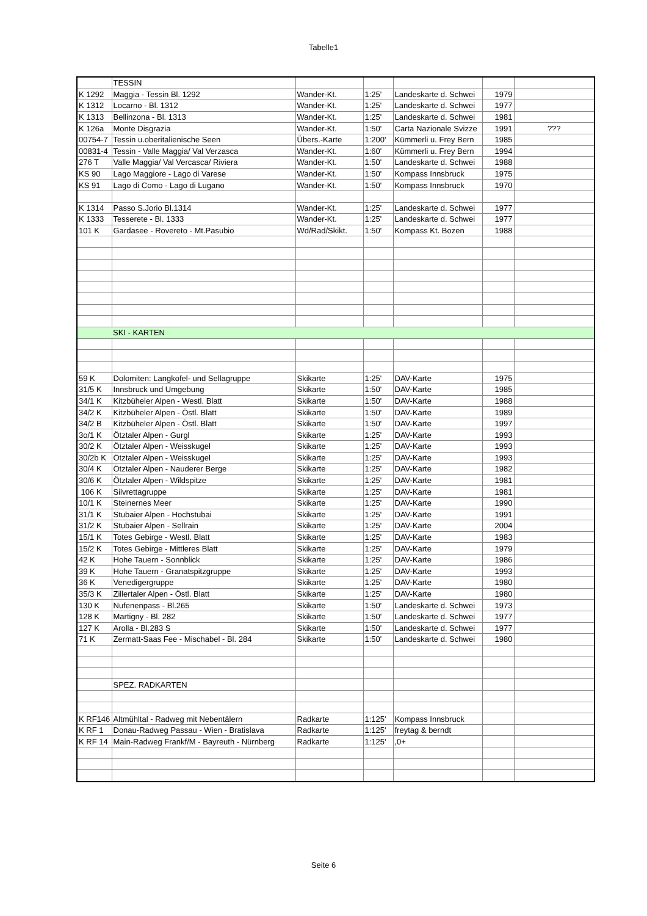Tabelle1
| | TESSIN | | | | | |
| K 1292 | Maggia - Tessin Bl. 1292 | Wander-Kt. | 1:25' | Landeskarte d. Schwei | 1979 | |
| K 1312 | Locarno - Bl. 1312 | Wander-Kt. | 1:25' | Landeskarte d. Schwei | 1977 | |
| K 1313 | Bellinzona - Bl. 1313 | Wander-Kt. | 1:25' | Landeskarte d. Schwei | 1981 | |
| K 126a | Monte Disgrazia | Wander-Kt. | 1:50' | Carta Nazionale Svizze | 1991 | ??? |
| 00754-7 | Tessin u.oberitalienische Seen | Übers.-Karte | 1:200' | Kümmerli u. Frey Bern | 1985 | |
| 00831-4 | Tessin - Valle Maggia/ Val Verzasca | Wander-Kt. | 1:60' | Kümmerli u. Frey Bern | 1994 | |
| 276 T | Valle Maggia/ Val Vercasca/ Riviera | Wander-Kt. | 1:50' | Landeskarte d. Schwei | 1988 | |
| KS 90 | Lago Maggiore - Lago di Varese | Wander-Kt. | 1:50' | Kompass Innsbruck | 1975 | |
| KS 91 | Lago di Como - Lago di Lugano | Wander-Kt. | 1:50' | Kompass Innsbruck | 1970 | |
| K 1314 | Passo S.Jorio Bl.1314 | Wander-Kt. | 1:25' | Landeskarte d. Schwei | 1977 | |
| K 1333 | Tesserete - Bl. 1333 | Wander-Kt. | 1:25' | Landeskarte d. Schwei | 1977 | |
| 101 K | Gardasee - Rovereto - Mt.Pasubio | Wd/Rad/Skikt. | 1:50' | Kompass Kt. Bozen | 1988 | |
| | SKI - KARTEN | | | | | |
| 59 K | Dolomiten: Langkofel- und Sellagruppe | Skikarte | 1:25' | DAV-Karte | 1975 | |
| 31/5 K | Innsbruck und Umgebung | Skikarte | 1:50' | DAV-Karte | 1985 | |
| 34/1 K | Kitzbüheler Alpen - Westl. Blatt | Skikarte | 1:50' | DAV-Karte | 1988 | |
| 34/2 K | Kitzbüheler Alpen - Östl. Blatt | Skikarte | 1:50' | DAV-Karte | 1989 | |
| 34/2 B | Kitzbüheler Alpen - Östl. Blatt | Skikarte | 1:50' | DAV-Karte | 1997 | |
| 3o/1 K | Ötztaler Alpen - Gurgl | Skikarte | 1:25' | DAV-Karte | 1993 | |
| 30/2 K | Ötztaler Alpen - Weisskugel | Skikarte | 1:25' | DAV-Karte | 1993 | |
| 30/2b K | Ötztaler Alpen - Weisskugel | Skikarte | 1:25' | DAV-Karte | 1993 | |
| 30/4 K | Ötztaler Alpen - Nauderer Berge | Skikarte | 1:25' | DAV-Karte | 1982 | |
| 30/6 K | Ötztaler Alpen - Wildspitze | Skikarte | 1:25' | DAV-Karte | 1981 | |
| 106 K | Silvrettagruppe | Skikarte | 1:25' | DAV-Karte | 1981 | |
| 10/1 K | Steinernes Meer | Skikarte | 1:25' | DAV-Karte | 1990 | |
| 31/1 K | Stubaier Alpen - Hochstubai | Skikarte | 1:25' | DAV-Karte | 1991 | |
| 31/2 K | Stubaier Alpen - Sellrain | Skikarte | 1:25' | DAV-Karte | 2004 | |
| 15/1 K | Totes Gebirge - Westl. Blatt | Skikarte | 1:25' | DAV-Karte | 1983 | |
| 15/2 K | Totes Gebirge - Mittleres Blatt | Skikarte | 1:25' | DAV-Karte | 1979 | |
| 42 K | Hohe Tauern - Sonnblick | Skikarte | 1:25' | DAV-Karte | 1986 | |
| 39 K | Hohe Tauern - Granatspitzgruppe | Skikarte | 1:25' | DAV-Karte | 1993 | |
| 36 K | Venedigergruppe | Skikarte | 1:25' | DAV-Karte | 1980 | |
| 35/3 K | Zillertaler Alpen - Östl. Blatt | Skikarte | 1:25' | DAV-Karte | 1980 | |
| 130 K | Nufenenpass - Bl.265 | Skikarte | 1:50' | Landeskarte d. Schwei | 1973 | |
| 128 K | Martigny - Bl. 282 | Skikarte | 1:50' | Landeskarte d. Schwei | 1977 | |
| 127 K | Arolla - Bl.283 S | Skikarte | 1:50' | Landeskarte d. Schwei | 1977 | |
| 71 K | Zermatt-Saas Fee - Mischabel - Bl. 284 | Skikarte | 1:50' | Landeskarte d. Schwei | 1980 | |
| | SPEZ. RADKARTEN | | | | | |
| K RF146 | Altmühltal - Radweg mit Nebentälern | Radkarte | 1:125' | Kompass Innsbruck | | |
| K RF 1 | Donau-Radweg Passau - Wien - Bratislava | Radkarte | 1:125' | freytag & berndt | | |
| K RF 14 | Main-Radweg Frankf/M - Bayreuth - Nürnberg | Radkarte | 1:125' | ,0+ | | |
Seite 6